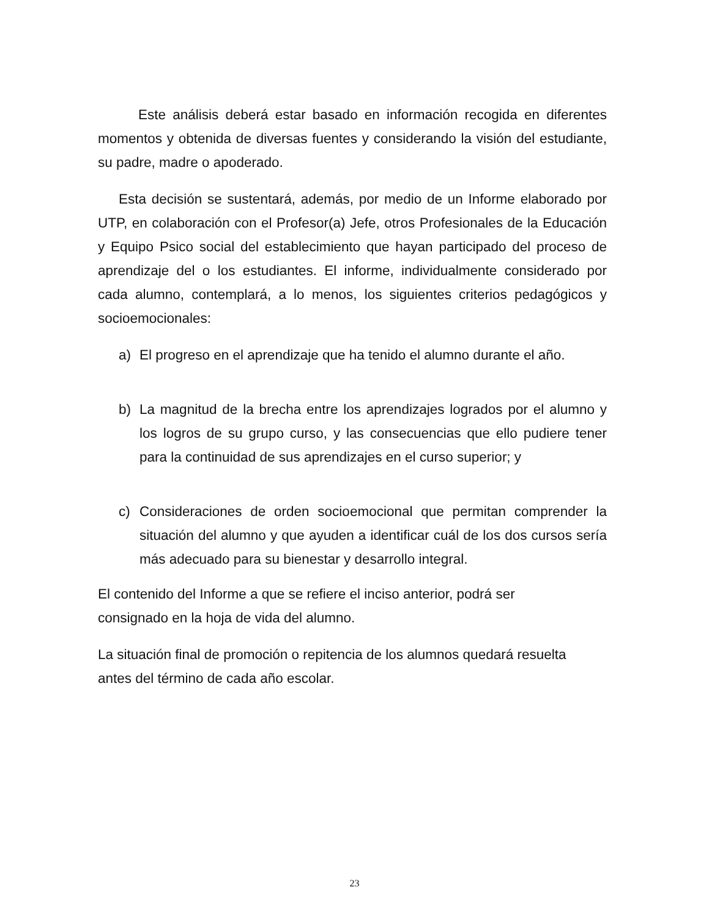Este análisis deberá estar basado en información recogida en diferentes momentos y obtenida de diversas fuentes y considerando la visión del estudiante, su padre, madre o apoderado.
Esta decisión se sustentará, además, por medio de un Informe elaborado por UTP, en colaboración con el Profesor(a) Jefe, otros Profesionales de la Educación y Equipo Psico social del establecimiento que hayan participado del proceso de aprendizaje del o los estudiantes. El informe, individualmente considerado por cada alumno, contemplará, a lo menos, los siguientes criterios pedagógicos y socioemocionales:
a) El progreso en el aprendizaje que ha tenido el alumno durante el año.
b) La magnitud de la brecha entre los aprendizajes logrados por el alumno y los logros de su grupo curso, y las consecuencias que ello pudiere tener para la continuidad de sus aprendizajes en el curso superior; y
c) Consideraciones de orden socioemocional que permitan comprender la situación del alumno y que ayuden a identificar cuál de los dos cursos sería más adecuado para su bienestar y desarrollo integral.
El contenido del Informe a que se refiere el inciso anterior, podrá ser
consignado en la hoja de vida del alumno.
La situación final de promoción o repitencia de los alumnos quedará resuelta
antes del término de cada año escolar.
23